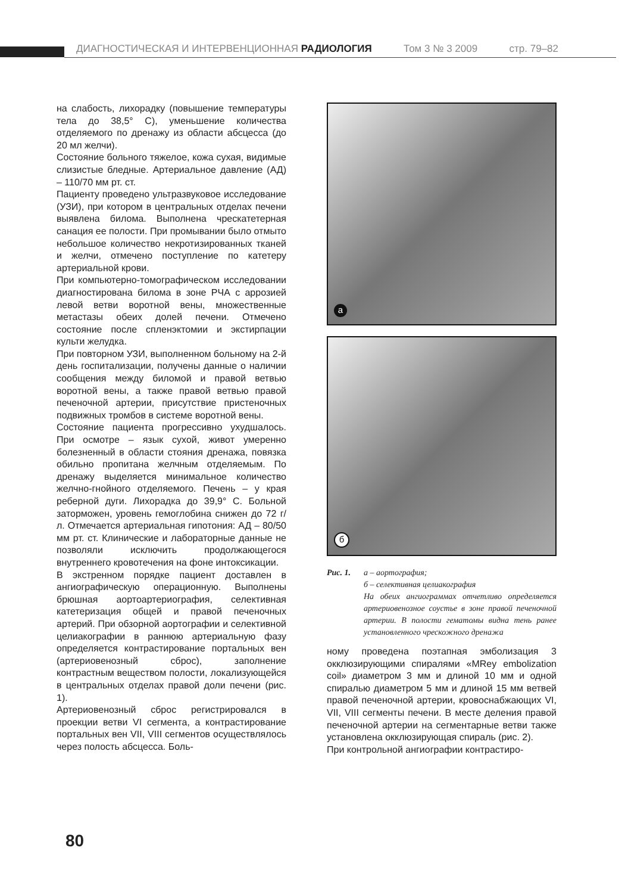ДИАГНОСТИЧЕСКАЯ И ИНТЕРВЕНЦИОННАЯ РАДИОЛОГИЯ Том 3 № 3 2009 стр. 79–82
на слабость, лихорадку (повышение температуры тела до 38,5° С), уменьшение количества отделяемого по дренажу из области абсцесса (до 20 мл желчи).
Состояние больного тяжелое, кожа сухая, видимые слизистые бледные. Артериальное давление (АД) – 110/70 мм рт. ст.
Пациенту проведено ультразвуковое исследование (УЗИ), при котором в центральных отделах печени выявлена билома. Выполнена чрескатетерная санация ее полости. При промывании было отмыто небольшое количество некротизированных тканей и желчи, отмечено поступление по катетеру артериальной крови.
При компьютерно-томографическом исследовании диагностирована билома в зоне РЧА с аррозией левой ветви воротной вены, множественные метастазы обеих долей печени. Отмечено состояние после спленэктомии и экстирпации культи желудка.
При повторном УЗИ, выполненном больному на 2-й день госпитализации, получены данные о наличии сообщения между биломой и правой ветвью воротной вены, а также правой ветвью правой печеночной артерии, присутствие пристеночных подвижных тромбов в системе воротной вены.
Состояние пациента прогрессивно ухудшалось. При осмотре – язык сухой, живот умеренно болезненный в области стояния дренажа, повязка обильно пропитана желчным отделяемым. По дренажу выделяется минимальное количество желчно-гнойного отделяемого. Печень – у края реберной дуги. Лихорадка до 39,9° С. Больной заторможен, уровень гемоглобина снижен до 72 г/л. Отмечается артериальная гипотония: АД – 80/50 мм рт. ст. Клинические и лабораторные данные не позволяли исключить продолжающегося внутреннего кровотечения на фоне интоксикации.
В экстренном порядке пациент доставлен в ангиографическую операционную. Выполнены брюшная аортоартериография, селективная катетеризация общей и правой печеночных артерий. При обзорной аортографии и селективной целиакографии в раннюю артериальную фазу определяется контрастирование портальных вен (артериовенозный сброс), заполнение контрастным веществом полости, локализующейся в центральных отделах правой доли печени (рис. 1).
Артериовенозный сброс регистрировался в проекции ветви VI сегмента, а контрастирование портальных вен VII, VIII сегментов осуществлялось через полость абсцесса. Боль-
а
б
Рис. 1. а – аортография;
б – селективная целиакография
На обеих ангиограммах отчетливо определяется артериовенозное соустье в зоне правой печеночной артерии. В полости гематомы видна тень ранее установленного чрескожного дренажа
ному проведена поэтапная эмболизация 3 окклюзирующими спиралями «MRey embolization coil» диаметром 3 мм и длиной 10 мм и одной спиралью диаметром 5 мм и длиной 15 мм ветвей правой печеночной артерии, кровоснабжающих VI, VII, VIII сегменты печени. В месте деления правой печеночной артерии на сегментарные ветви также установлена окклюзирующая спираль (рис. 2).
При контрольной ангиографии контрастиро-
80